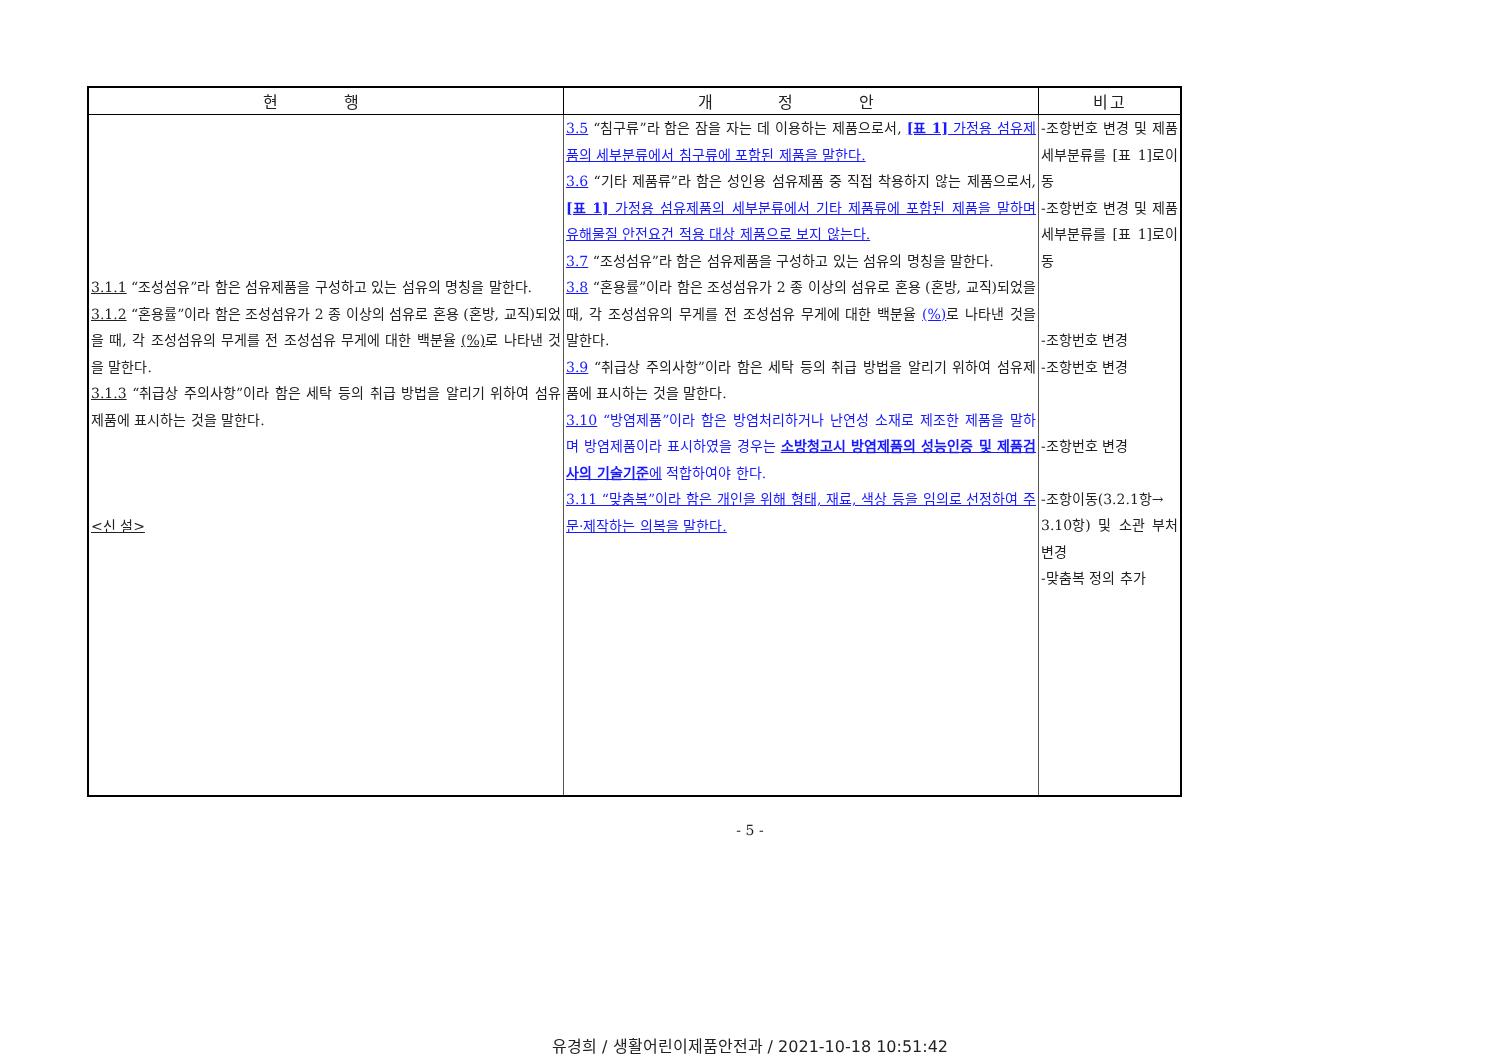| 현 행 | 개 정 안 | 비고 |
| --- | --- | --- |
| 3.1.1 “조성섬유”라 함은 섬유제품을 구성하고 있는 섬유의 명칭을 말한다. 3.1.2 “혼용률”이라 함은 조성섬유가 2 종 이상의 섬유로 혼용 (혼방, 교직)되었을 때, 각 조성섬유의 무게를 전 조성섬유 무게에 대한 백분율 (%) 로 나타낸 것을 말한다. 3.1.3 “취급상 주의사항”이라 함은 세탁 등의 취급 방법을 알리기 위하여 섬유 제품에 표시하는 것을 말한다. <신 설> | 3.5 “침구류”라 함은 잠을 자는 데 이용하는 제품으로서, [표 1] 가정용 섬유제품의 세부분류에서 침구류에 포함된 제품을 말한다. 3.6 “기타 제품류”라 함은 성인용 섬유제품 중 직접 착용하지 않는 제품으로서, [표 1] 가정용 섬유제품의 세부분류에서 기타 제품류에 포함된 제품을 말하며 유해물질 안전요건 적용 대상 제품으로 보지 않는다. 3.7 “조성섬유”라 함은 섬유제품을 구성하고 있는 섬유의 명칭을 말한다. 3.8 “혼용률”이라 함은 조성섬유가 2 종 이상의 섬유로 혼용 (혼방, 교직)되었을 때, 각 조성섬유의 무게를 전 조성섬유 무게에 대한 백분율 (%) 로 나타낸 것을 말한다. 3.9 “취급상 주의사항”이라 함은 세탁 등의 취급 방법을 알리기 위하여 섬유제품에 표시하는 것을 말한다. 3.10 “방염제품”이라 함은 방염처리하거나 난연성 소재로 제조한 제품을 말하며 방염제품이라 표시하였을 경우는 소방청고시 방염제품의 성능인증 및 제품검사의 기술기준 에 적합하여야 한다. 3.11 “맞춤복”이라 함은 개인을 위해 형태, 재료, 색상 등을 임의로 선정하여 주문·제작하는 의복을 말한다. | -조항번호 변경 및 제품세부분류를 [표 1]로이동 -조항번호 변경 및 제품세부분류를 [표 1]로이동 -조항번호 변경 -조항번호 변경 -조항번호 변경 -조항이동(3.2.1항→ 3.10항) 및 소관 부처 변경 -맞춤복 정의 추가 |
- 5 -
유경희 / 생활어린이제품안전과 / 2021-10-18 10:51:42